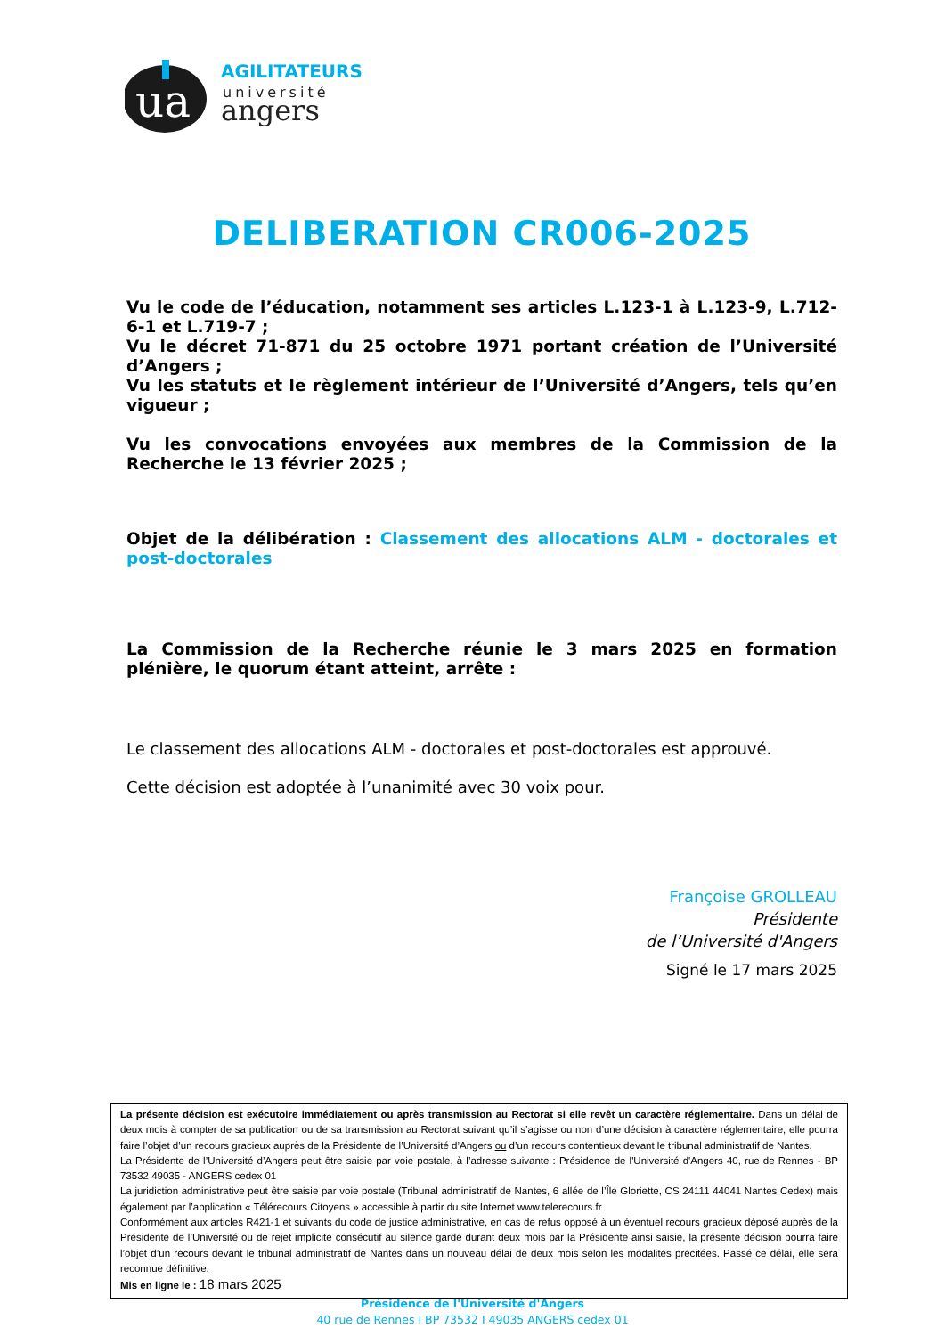ua
AGILITATEURS
université
angers
DELIBERATION CR006-2025
Vu le code de l’éducation, notamment ses articles L.123-1 à L.123-9, L.712-6-1 et L.719-7 ;
Vu le décret 71-871 du 25 octobre 1971 portant création de l’Université d’Angers ;
Vu les statuts et le règlement intérieur de l’Université d’Angers, tels qu’en vigueur ;
Vu les convocations envoyées aux membres de la Commission de la Recherche le 13 février 2025 ;
Objet de la délibération : Classement des allocations ALM - doctorales et post-doctorales
La Commission de la Recherche réunie le 3 mars 2025 en formation plénière, le quorum étant atteint, arrête :
Le classement des allocations ALM - doctorales et post-doctorales est approuvé.
Cette décision est adoptée à l’unanimité avec 30 voix pour.
Françoise GROLLEAU
Présidente
de l’Université d'Angers
Signé le 17 mars 2025
La présente décision est exécutoire immédiatement ou après transmission au Rectorat si elle revêt un caractère réglementaire. Dans un délai de deux mois à compter de sa publication ou de sa transmission au Rectorat suivant qu’il s’agisse ou non d’une décision à caractère réglementaire, elle pourra faire l’objet d’un recours gracieux auprès de la Présidente de l’Université d’Angers ou d’un recours contentieux devant le tribunal administratif de Nantes.
La Présidente de l’Université d’Angers peut être saisie par voie postale, à l’adresse suivante : Présidence de l'Université d'Angers 40, rue de Rennes - BP 73532 49035 - ANGERS cedex 01
La juridiction administrative peut être saisie par voie postale (Tribunal administratif de Nantes, 6 allée de l’Île Gloriette, CS 24111 44041 Nantes Cedex) mais également par l’application « Télérecours Citoyens » accessible à partir du site Internet www.telerecours.fr
Conformément aux articles R421-1 et suivants du code de justice administrative, en cas de refus opposé à un éventuel recours gracieux déposé auprès de la Présidente de l’Université ou de rejet implicite consécutif au silence gardé durant deux mois par la Présidente ainsi saisie, la présente décision pourra faire l’objet d’un recours devant le tribunal administratif de Nantes dans un nouveau délai de deux mois selon les modalités précitées. Passé ce délai, elle sera reconnue définitive.
Mis en ligne le : 18 mars 2025
Présidence de l'Université d'Angers
40 rue de Rennes I BP 73532 I 49035 ANGERS cedex 01